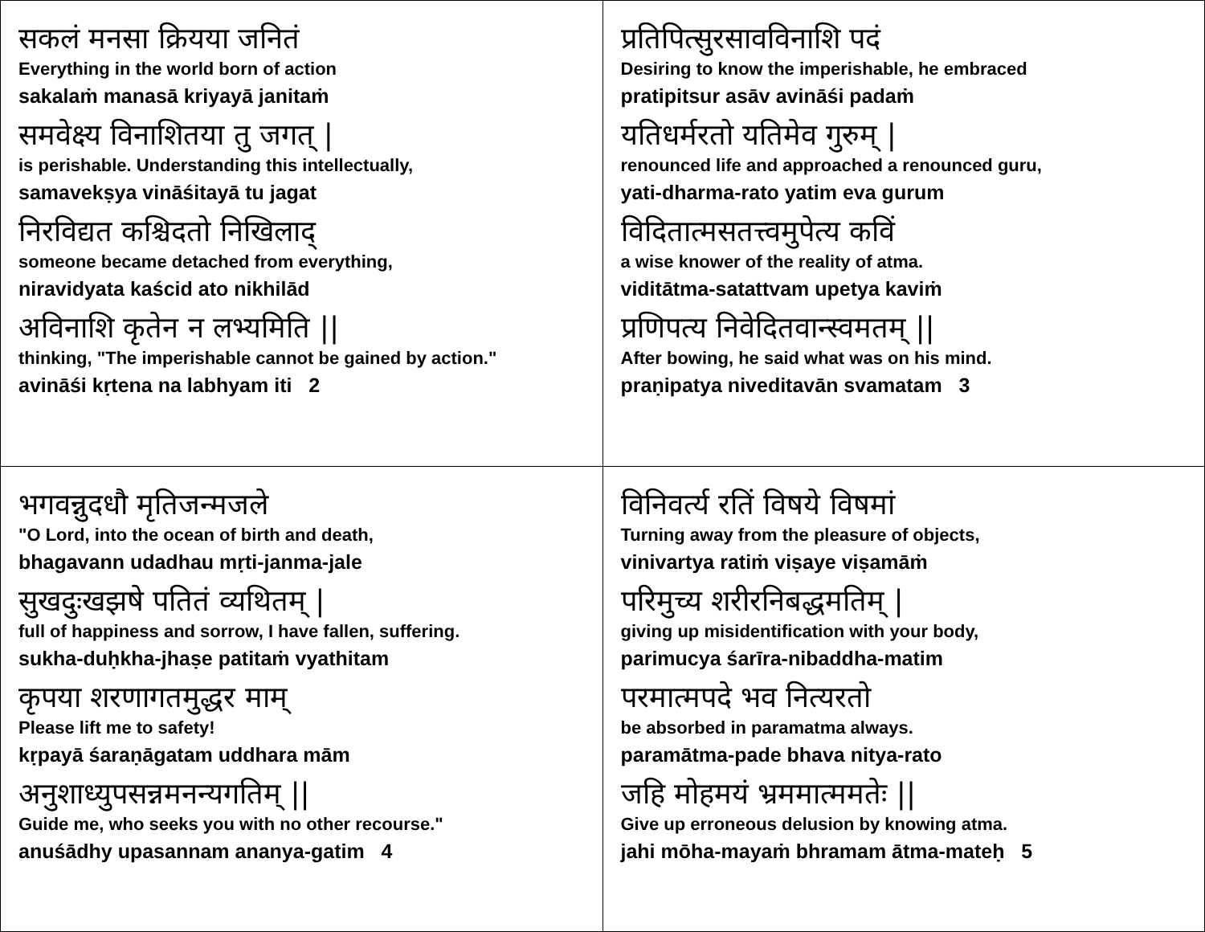| सकलं मनसा क्रियया जनितं Everything in the world born of action sakalaṁ manasā kriyayā janitaṁ समवेक्ष्य विनाशितया तु जगत् / is perishable. Understanding this intellectually, samavekṣya vināśitayā tu jagat निरविद्यत कश्चिदतो निखिलाद् someone became detached from everything, niravidyata kaścid ato nikhilād अविनाशि कृतेन न लभ्यमिति // thinking, "The imperishable cannot be gained by action." avināśi kṛtena na labhyam iti 2 | प्रतिपित्सुरसावविनाशि पदं Desiring to know the imperishable, he embraced pratipitsur asāv avināśi padaṁ यतिधर्मरतो यतिमेव गुरुम् / renounced life and approached a renounced guru, yati-dharma-rato yatim eva gurum विदितात्मसतत्त्वमुपेत्य कविं a wise knower of the reality of atma. viditātma-satattvam upetya kaviṁ प्रणिपत्य निवेदितवान्स्वमतम् // After bowing, he said what was on his mind. praṇipatya niveditavān svamatam 3 |
| भगवन्नुदधौ मृतिजन्मजले "O Lord, into the ocean of birth and death, bhagavann udadhau mṛti-janma-jale सुखदुःखझषे पतितं व्यथितम् / full of happiness and sorrow, I have fallen, suffering. sukha-duḥkha-jhaṣe patitaṁ vyathitam कृपया शरणागतमुद्धर माम् Please lift me to safety! kṛpayā śaraṇāgatam uddhara mām अनुशाध्युपसन्नमनन्यगतिम् // Guide me, who seeks you with no other recourse." anuśādhy upasannam ananya-gatim 4 | विनिवर्त्य रतिं विषये विषमां Turning away from the pleasure of objects, vinivartya ratiṁ viṣaye viṣamāṁ परिमुच्य शरीरनिबद्धमतिम् / giving up misidentification with your body, parimucya śarīra-nibaddha-matim परमात्मपदे भव नित्यरतो be absorbed in paramatma always. paramātma-pade bhava nitya-rato जहि मोहमयं भ्रममात्ममतेः // Give up erroneous delusion by knowing atma. jahi mōha-mayaṁ bhramam ātma-mateḥ 5 |